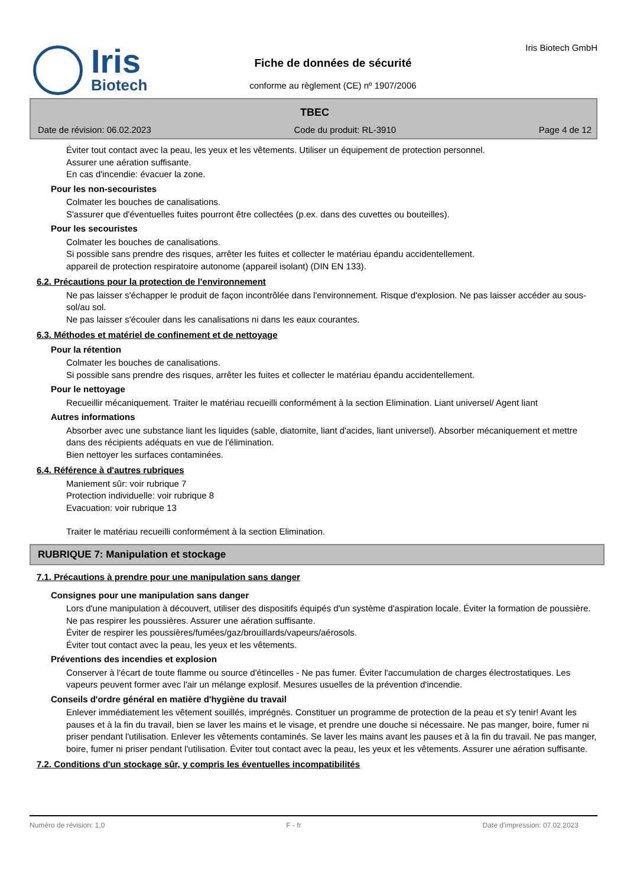Iris
Biotech
Fiche de données de sécurité
conforme au règlement (CE) nº 1907/2006
Iris Biotech GmbH
TBEC
Date de révision: 06.02.2023 Code du produit: RL-3910 Page 4 de 12
Éviter tout contact avec la peau, les yeux et les vêtements. Utiliser un équipement de protection personnel.
Assurer une aération suffisante.
En cas d'incendie: évacuer la zone.
Pour les non-secouristes
Colmater les bouches de canalisations.
S'assurer que d'éventuelles fuites pourront être collectées (p.ex. dans des cuvettes ou bouteilles).
Pour les secouristes
Colmater les bouches de canalisations.
Si possible sans prendre des risques, arrêter les fuites et collecter le matériau épandu accidentellement.
appareil de protection respiratoire autonome (appareil isolant) (DIN EN 133).
6.2. Précautions pour la protection de l'environnement
Ne pas laisser s'échapper le produit de façon incontrôlée dans l'environnement. Risque d'explosion. Ne pas laisser accéder au sous-sol/au sol.
Ne pas laisser s'écouler dans les canalisations ni dans les eaux courantes.
6.3. Méthodes et matériel de confinement et de nettoyage
Pour la rétention
Colmater les bouches de canalisations.
Si possible sans prendre des risques, arrêter les fuites et collecter le matériau épandu accidentellement.
Pour le nettoyage
Recueillir mécaniquement. Traiter le matériau recueilli conformément à la section Elimination. Liant universel/ Agent liant
Autres informations
Absorber avec une substance liant les liquides (sable, diatomite, liant d'acides, liant universel). Absorber mécaniquement et mettre dans des récipients adéquats en vue de l'élimination.
Bien nettoyer les surfaces contaminées.
6.4. Référence à d'autres rubriques
Maniement sûr: voir rubrique 7
Protection individuelle: voir rubrique 8
Evacuation: voir rubrique 13
Traiter le matériau recueilli conformément à la section Elimination.
RUBRIQUE 7: Manipulation et stockage
7.1. Précautions à prendre pour une manipulation sans danger
Consignes pour une manipulation sans danger
Lors d'une manipulation à découvert, utiliser des dispositifs équipés d'un système d'aspiration locale. Éviter la formation de poussière. Ne pas respirer les poussières. Assurer une aération suffisante.
Éviter de respirer les poussières/fumées/gaz/brouillards/vapeurs/aérosols.
Éviter tout contact avec la peau, les yeux et les vêtements.
Préventions des incendies et explosion
Conserver à l'écart de toute flamme ou source d'étincelles - Ne pas fumer. Éviter l'accumulation de charges électrostatiques. Les vapeurs peuvent former avec l'air un mélange explosif. Mesures usuelles de la prévention d'incendie.
Conseils d'ordre général en matière d'hygiène du travail
Enlever immédiatement les vêtement souillés, imprégnés. Constituer un programme de protection de la peau et s'y tenir! Avant les pauses et à la fin du travail, bien se laver les mains et le visage, et prendre une douche si nécessaire. Ne pas manger, boire, fumer ni priser pendant l'utilisation. Enlever les vêtements contaminés. Se laver les mains avant les pauses et à la fin du travail. Ne pas manger, boire, fumer ni priser pendant l'utilisation. Éviter tout contact avec la peau, les yeux et les vêtements. Assurer une aération suffisante.
7.2. Conditions d'un stockage sûr, y compris les éventuelles incompatibilités
Numéro de révision: 1,0 F - fr Date d'impression: 07.02.2023